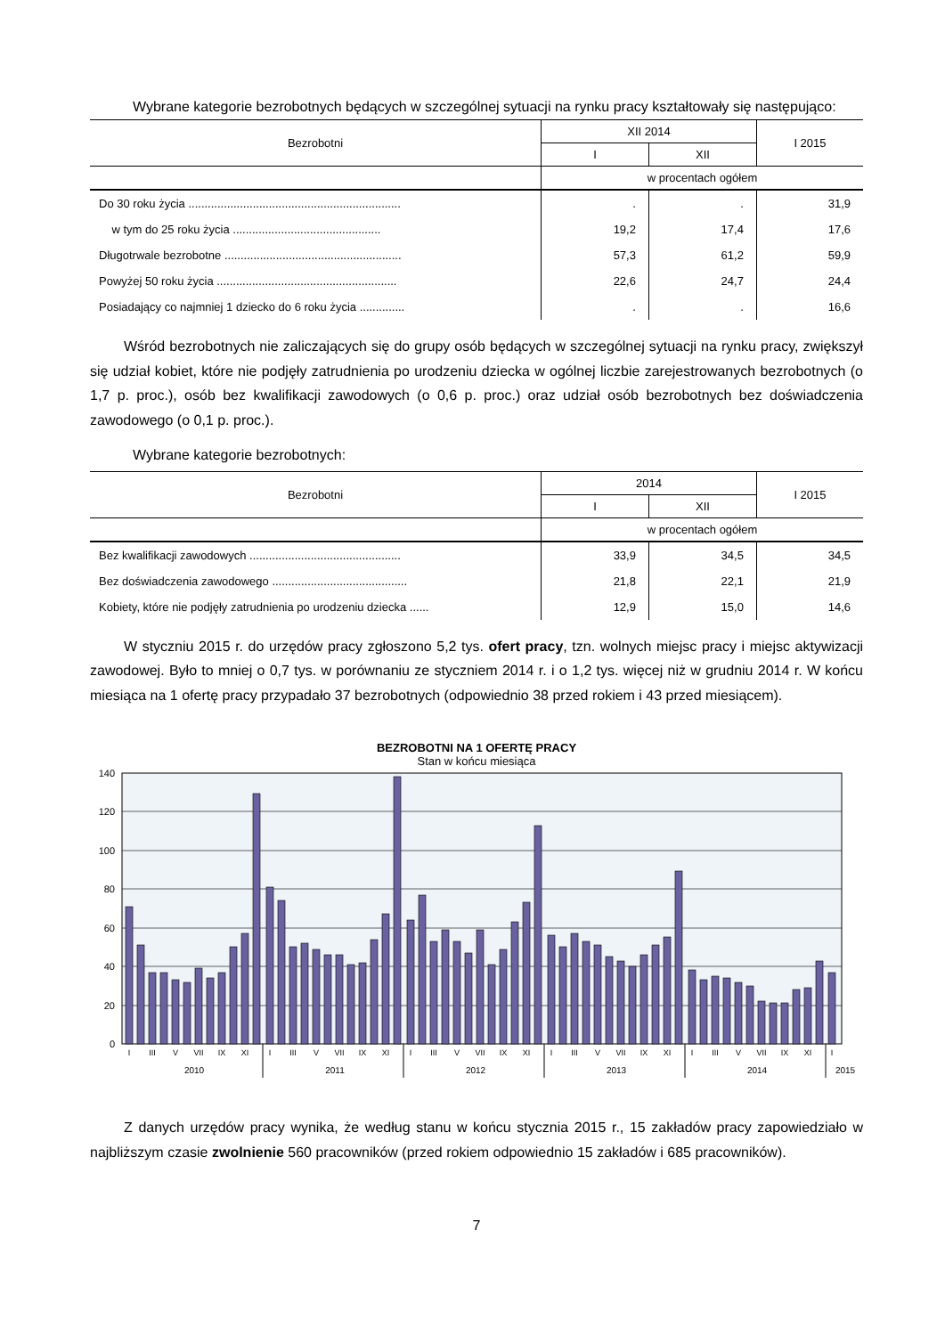Wybrane kategorie bezrobotnych będących w szczególnej sytuacji na rynku pracy kształtowały się następująco:
| Bezrobotni | XII 2014 | | I 2015 |
| --- | --- | --- | --- |
| | I | XII | |
| | w procentach ogółem | | |
| Do 30 roku życia .................................................................. | . | . | 31,9 |
| w tym do 25 roku życia .............................................. | 19,2 | 17,4 | 17,6 |
| Długotrwale bezrobotne ....................................................... | 57,3 | 61,2 | 59,9 |
| Powyżej 50 roku życia ........................................................ | 22,6 | 24,7 | 24,4 |
| Posiadający co najmniej 1 dziecko do 6 roku życia .............. | . | . | 16,6 |
Wśród bezrobotnych nie zaliczających się do grupy osób będących w szczególnej sytuacji na rynku pracy, zwiększył się udział kobiet, które nie podjęły zatrudnienia po urodzeniu dziecka w ogólnej liczbie zarejestrowanych bezrobotnych (o 1,7 p. proc.), osób bez kwalifikacji zawodowych (o 0,6 p. proc.) oraz udział osób bezrobotnych bez doświadczenia zawodowego (o 0,1 p. proc.).
Wybrane kategorie bezrobotnych:
| Bezrobotni | 2014 | | I 2015 |
| --- | --- | --- | --- |
| | I | XII | |
| | w procentach ogółem | | |
| Bez kwalifikacji zawodowych ............................................... | 33,9 | 34,5 | 34,5 |
| Bez doświadczenia zawodowego .......................................... | 21,8 | 22,1 | 21,9 |
| Kobiety, które nie podjęły zatrudnienia po urodzeniu dziecka ...... | 12,9 | 15,0 | 14,6 |
W styczniu 2015 r. do urzędów pracy zgłoszono 5,2 tys. ofert pracy, tzn. wolnych miejsc pracy i miejsc aktywizacji zawodowej. Było to mniej o 0,7 tys. w porównaniu ze styczniem 2014 r. i o 1,2 tys. więcej niż w grudniu 2014 r. W końcu miesiąca na 1 ofertę pracy przypadało 37 bezrobotnych (odpowiednio 38 przed rokiem i 43 przed miesiącem).
BEZROBOTNI NA 1 OFERTĘ PRACY
Stan w końcu miesiąca
140
120
100
80
60
40
20
0
I
III
V
VII
IX
XI
I
III
V
VII
IX
XI
I
III
V
VII
IX
XI
I
III
V
VII
IX
XI
I
III
V
VII
IX
XI
I
2010
2011
2012
2013
2014
2015
Z danych urzędów pracy wynika, że według stanu w końcu stycznia 2015 r., 15 zakładów pracy zapowiedziało w najbliższym czasie zwolnienie 560 pracowników (przed rokiem odpowiednio 15 zakładów i 685 pracowników).
7